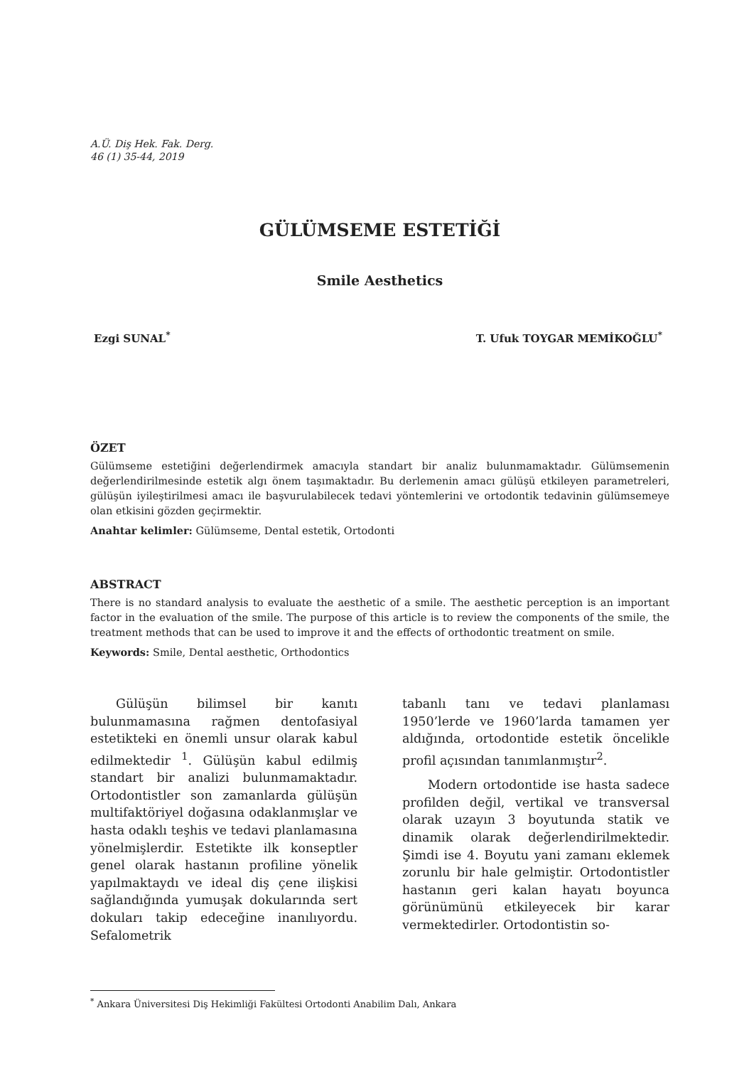A.Ü. Diş Hek. Fak. Derg.
46 (1) 35-44, 2019
GÜLÜMSEME ESTETİĞİ
Smile Aesthetics
Ezgi SUNAL<sup>*</sup> T. Ufuk TOYGAR MEMİKOĞLU<sup>*</sup>
ÖZET
Gülümseme estetiğini değerlendirmek amacıyla standart bir analiz bulunmamaktadır. Gülümsemenin değerlendirilmesinde estetik algı önem taşımaktadır. Bu derlemenin amacı gülüşü etkileyen parametreleri, gülüşün iyileştirilmesi amacı ile başvurulabilecek tedavi yöntemlerini ve ortodontik tedavinin gülümsemeye olan etkisini gözden geçirmektir.
Anahtar kelimler: Gülümseme, Dental estetik, Ortodonti
ABSTRACT
There is no standard analysis to evaluate the aesthetic of a smile. The aesthetic perception is an important factor in the evaluation of the smile. The purpose of this article is to review the components of the smile, the treatment methods that can be used to improve it and the effects of orthodontic treatment on smile.
Keywords: Smile, Dental aesthetic, Orthodontics
Gülüşün bilimsel bir kanıtı bulunmamasına rağmen dentofasiyal estetikteki en önemli unsur olarak kabul edilmektedir <sup>1</sup>. Gülüşün kabul edilmiş standart bir analizi bulunmamaktadır. Ortodontistler son zamanlarda gülüşün multifaktöriyel doğasına odaklanmışlar ve hasta odaklı teşhis ve tedavi planlamasına yönelmişlerdir. Estetikte ilk konseptler genel olarak hastanın profiline yönelik yapılmaktaydı ve ideal diş çene ilişkisi sağlandığında yumuşak dokularında sert dokuları takip edeceğine inanılıyordu. Sefalometrik
tabanlı tanı ve tedavi planlaması 1950’lerde ve 1960’larda tamamen yer aldığında, ortodontide estetik öncelikle profil açısından tanımlanmıştır<sup>2</sup>.
Modern ortodontide ise hasta sadece profilden değil, vertikal ve transversal olarak uzayın 3 boyutunda statik ve dinamik olarak değerlendirilmektedir. Şimdi ise 4. Boyutu yani zamanı eklemek zorunlu bir hale gelmiştir. Ortodontistler hastanın geri kalan hayatı boyunca görünümünü etkileyecek bir karar vermektedirler. Ortodontistin so-
<sup>*</sup> Ankara Üniversitesi Diş Hekimliği Fakültesi Ortodonti Anabilim Dalı, Ankara